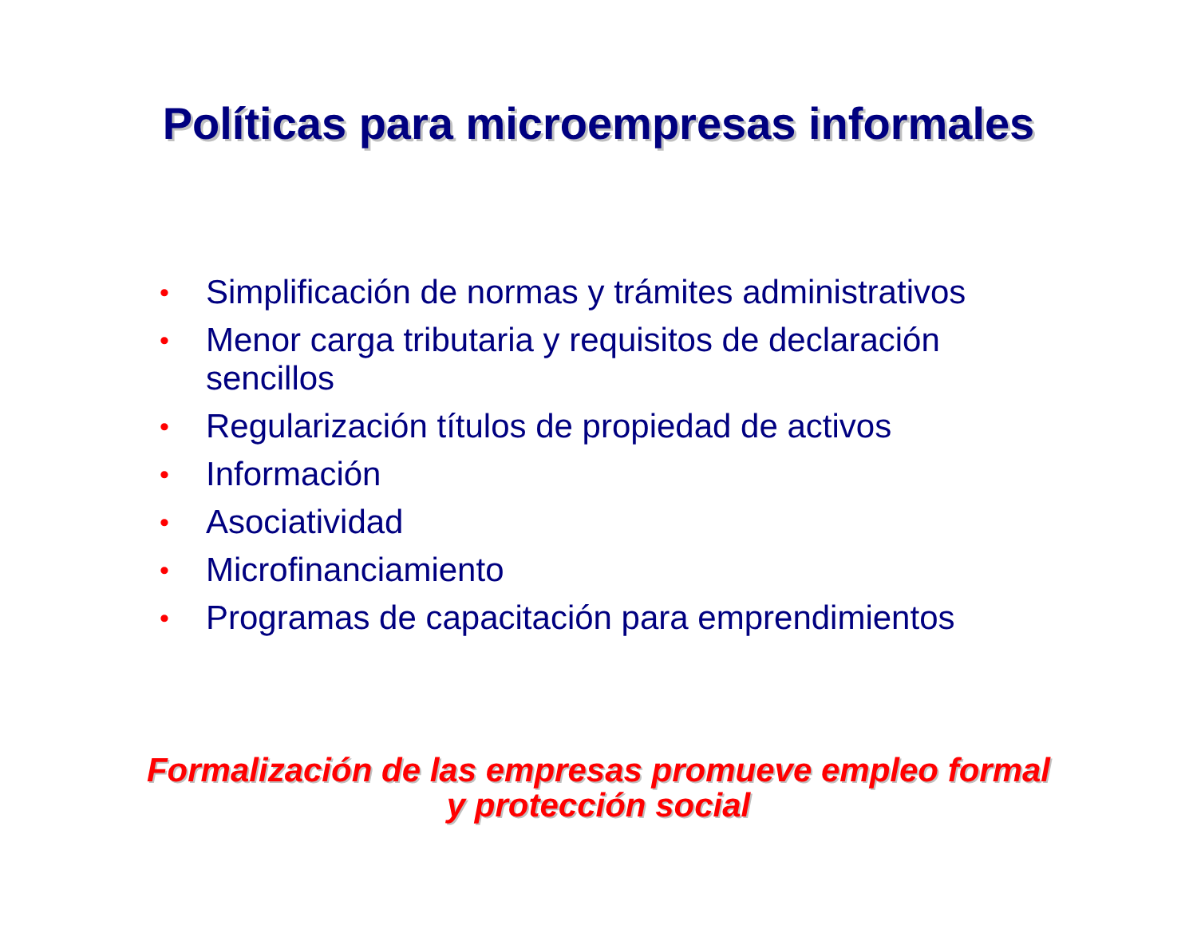Políticas para microempresas informales
• Simplificación de normas y trámites administrativos
• Menor carga tributaria y requisitos de declaración sencillos
• Regularización títulos de propiedad de activos
• Información
• Asociatividad
• Microfinanciamiento
• Programas de capacitación para emprendimientos
Formalización de las empresas promueve empleo formal
y protección social